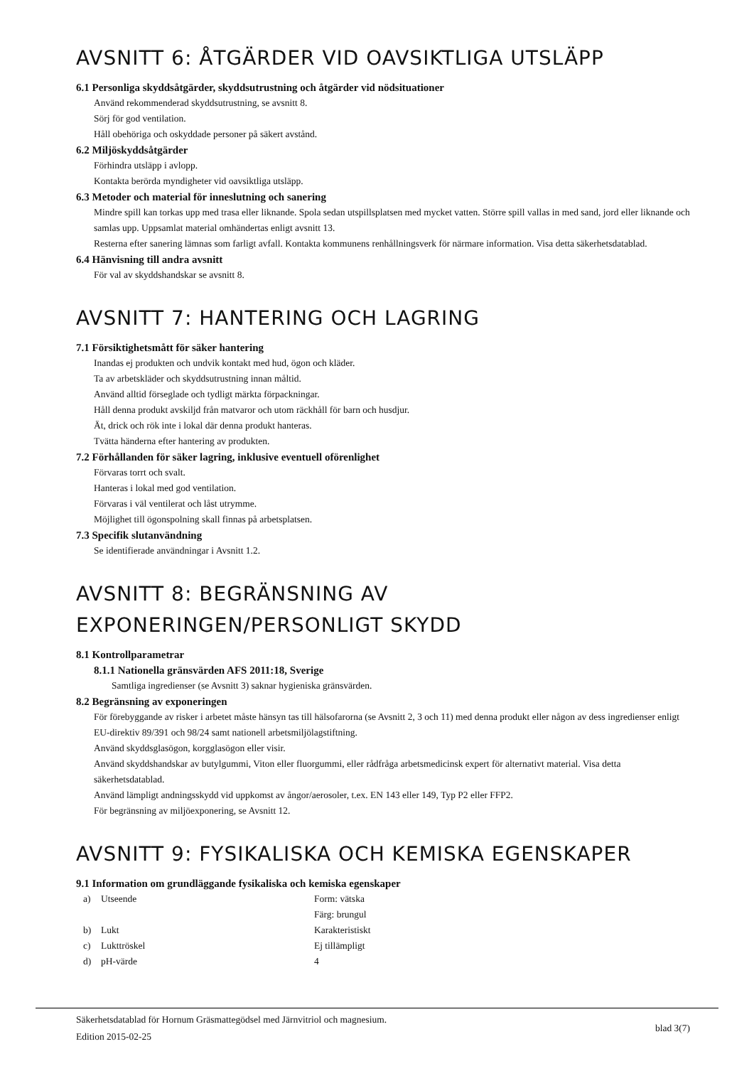AVSNITT 6: ÅTGÄRDER VID OAVSIKTLIGA UTSLÄPP
6.1 Personliga skyddsåtgärder, skyddsutrustning och åtgärder vid nödsituationer
Använd rekommenderad skyddsutrustning, se avsnitt 8.
Sörj för god ventilation.
Håll obehöriga och oskyddade personer på säkert avstånd.
6.2 Miljöskyddsåtgärder
Förhindra utsläpp i avlopp.
Kontakta berörda myndigheter vid oavsiktliga utsläpp.
6.3 Metoder och material för inneslutning och sanering
Mindre spill kan torkas upp med trasa eller liknande. Spola sedan utspillsplatsen med mycket vatten. Större spill vallas in med sand, jord eller liknande och samlas upp. Uppsamlat material omhändertas enligt avsnitt 13.
Resterna efter sanering lämnas som farligt avfall. Kontakta kommunens renhållningsverk för närmare information. Visa detta säkerhetsdatablad.
6.4 Hänvisning till andra avsnitt
För val av skyddshandskar se avsnitt 8.
AVSNITT 7: HANTERING OCH LAGRING
7.1 Försiktighetsmått för säker hantering
Inandas ej produkten och undvik kontakt med hud, ögon och kläder.
Ta av arbetskläder och skyddsutrustning innan måltid.
Använd alltid förseglade och tydligt märkta förpackningar.
Håll denna produkt avskiljd från matvaror och utom räckhåll för barn och husdjur.
Ät, drick och rök inte i lokal där denna produkt hanteras.
Tvätta händerna efter hantering av produkten.
7.2 Förhållanden för säker lagring, inklusive eventuell oförenlighet
Förvaras torrt och svalt.
Hanteras i lokal med god ventilation.
Förvaras i väl ventilerat och låst utrymme.
Möjlighet till ögonspolning skall finnas på arbetsplatsen.
7.3 Specifik slutanvändning
Se identifierade användningar i Avsnitt 1.2.
AVSNITT 8: BEGRÄNSNING AV
EXPONERINGEN/PERSONLIGT SKYDD
8.1 Kontrollparametrar
8.1.1 Nationella gränsvärden AFS 2011:18, Sverige
Samtliga ingredienser (se Avsnitt 3) saknar hygieniska gränsvärden.
8.2 Begränsning av exponeringen
För förebyggande av risker i arbetet måste hänsyn tas till hälsofarorna (se Avsnitt 2, 3 och 11) med denna produkt eller någon av dess ingredienser enligt EU-direktiv 89/391 och 98/24 samt nationell arbetsmiljölagstiftning.
Använd skyddsglasögon, korgglasögon eller visir.
Använd skyddshandskar av butylgummi, Viton eller fluorgummi, eller rådfråga arbetsmedicinsk expert för alternativt material. Visa detta säkerhetsdatablad.
Använd lämpligt andningsskydd vid uppkomst av ångor/aerosoler, t.ex. EN 143 eller 149, Typ P2 eller FFP2.
För begränsning av miljöexponering, se Avsnitt 12.
AVSNITT 9: FYSIKALISKA OCH KEMISKA EGENSKAPER
9.1 Information om grundläggande fysikaliska och kemiska egenskaper
| a) | Utseende | Form: vätska |
| | | Färg: brungul |
| b) | Lukt | Karakteristiskt |
| c) | Lukttröskel | Ej tillämpligt |
| d) | pH-värde | 4 |
Säkerhetsdatablad för Hornum Gräsmattegödsel med Järnvitriol och magnesium.
Edition 2015-02-25
blad 3(7)